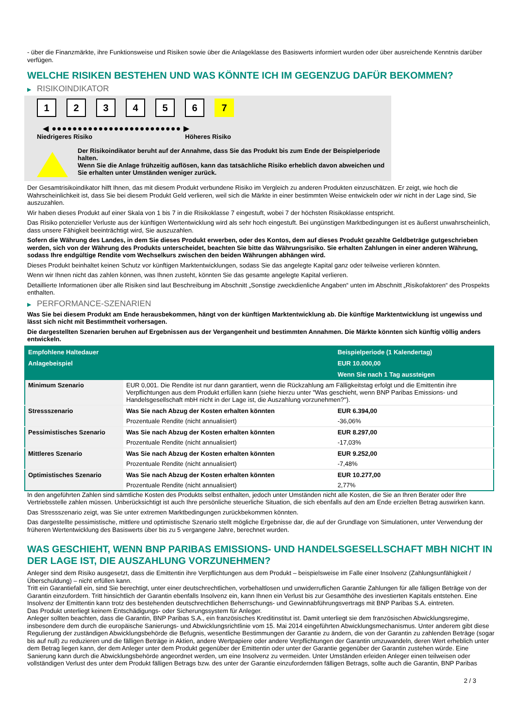- über die Finanzmärkte, ihre Funktionsweise und Risiken sowie über die Anlageklasse des Basiswerts informiert wurden oder über ausreichende Kenntnis darüber verfügen.
WELCHE RISIKEN BESTEHEN UND WAS KÖNNTE ICH IM GEGENZUG DAFÜR BEKOMMEN?
▶ RISIKOINDIKATOR
1 2 3 4 5 6 7
◀ ●●●●●●●●●●●●●●●●●●●●●●●●● ▶
Niedrigeres Risiko Höheres Risiko
Der Risikoindikator beruht auf der Annahme, dass Sie das Produkt bis zum Ende der Beispielperiode halten.
Wenn Sie die Anlage frühzeitig auflösen, kann das tatsächliche Risiko erheblich davon abweichen und Sie erhalten unter Umständen weniger zurück.
Der Gesamtrisikoindikator hilft Ihnen, das mit diesem Produkt verbundene Risiko im Vergleich zu anderen Produkten einzuschätzen. Er zeigt, wie hoch die Wahrscheinlichkeit ist, dass Sie bei diesem Produkt Geld verlieren, weil sich die Märkte in einer bestimmten Weise entwickeln oder wir nicht in der Lage sind, Sie auszuzahlen.
Wir haben dieses Produkt auf einer Skala von 1 bis 7 in die Risikoklasse 7 eingestuft, wobei 7 der höchsten Risikoklasse entspricht.
Das Risiko potenzieller Verluste aus der künftigen Wertentwicklung wird als sehr hoch eingestuft. Bei ungünstigen Marktbedingungen ist es äußerst unwahrscheinlich, dass unsere Fähigkeit beeinträchtigt wird, Sie auszuzahlen.
Sofern die Währung des Landes, in dem Sie dieses Produkt erwerben, oder des Kontos, dem auf dieses Produkt gezahlte Geldbeträge gutgeschrieben werden, sich von der Währung des Produkts unterscheidet, beachten Sie bitte das Währungsrisiko. Sie erhalten Zahlungen in einer anderen Währung, sodass Ihre endgültige Rendite vom Wechselkurs zwischen den beiden Währungen abhängen wird.
Dieses Produkt beinhaltet keinen Schutz vor künftigen Marktentwicklungen, sodass Sie das angelegte Kapital ganz oder teilweise verlieren könnten.
Wenn wir Ihnen nicht das zahlen können, was Ihnen zusteht, könnten Sie das gesamte angelegte Kapital verlieren.
Detaillierte Informationen über alle Risiken sind laut Beschreibung im Abschnitt „Sonstige zweckdienliche Angaben“ unten im Abschnitt „Risikofaktoren“ des Prospekts enthalten.
▶ PERFORMANCE-SZENARIEN
Was Sie bei diesem Produkt am Ende herausbekommen, hängt von der künftigen Marktentwicklung ab. Die künftige Marktentwicklung ist ungewiss und lässt sich nicht mit Bestimmtheit vorhersagen.
Die dargestellten Szenarien beruhen auf Ergebnissen aus der Vergangenheit und bestimmten Annahmen. Die Märkte könnten sich künftig völlig anders entwickeln.
| Empfohlene Haltedauer | | Beispielperiode (1 Kalendertag) |
| --- | --- | --- |
| Anlagebeispiel | | EUR 10.000,00 |
| | | Wenn Sie nach 1 Tag aussteigen |
| Minimum Szenario | EUR 0,001. Die Rendite ist nur dann garantiert, wenn die Rückzahlung am Fälligkeitstag erfolgt und die Emittentin ihre Verpflichtungen aus dem Produkt erfüllen kann (siehe hierzu unter "Was geschieht, wenn BNP Paribas Emissions- und Handelsgesellschaft mbH nicht in der Lage ist, die Auszahlung vorzunehmen?"). | |
| Stressszenario | Was Sie nach Abzug der Kosten erhalten könnten | EUR 6.394,00 |
| | Prozentuale Rendite (nicht annualisiert) | -36,06% |
| Pessimistisches Szenario | Was Sie nach Abzug der Kosten erhalten könnten | EUR 8.297,00 |
| | Prozentuale Rendite (nicht annualisiert) | -17,03% |
| Mittleres Szenario | Was Sie nach Abzug der Kosten erhalten könnten | EUR 9.252,00 |
| | Prozentuale Rendite (nicht annualisiert) | -7,48% |
| Optimistisches Szenario | Was Sie nach Abzug der Kosten erhalten könnten | EUR 10.277,00 |
| | Prozentuale Rendite (nicht annualisiert) | 2,77% |
In den angeführten Zahlen sind sämtliche Kosten des Produkts selbst enthalten, jedoch unter Umständen nicht alle Kosten, die Sie an Ihren Berater oder Ihre Vertriebsstelle zahlen müssen. Unberücksichtigt ist auch Ihre persönliche steuerliche Situation, die sich ebenfalls auf den am Ende erzielten Betrag auswirken kann.
Das Stressszenario zeigt, was Sie unter extremen Marktbedingungen zurückbekommen könnten.
Das dargestellte pessimistische, mittlere und optimistische Szenario stellt mögliche Ergebnisse dar, die auf der Grundlage von Simulationen, unter Verwendung der früheren Wertentwicklung des Basiswerts über bis zu 5 vergangene Jahre, berechnet wurden.
WAS GESCHIEHT, WENN BNP PARIBAS EMISSIONS- UND HANDELSGESELLSCHAFT MBH NICHT IN DER LAGE IST, DIE AUSZAHLUNG VORZUNEHMEN?
Anleger sind dem Risiko ausgesetzt, dass die Emittentin ihre Verpflichtungen aus dem Produkt – beispielsweise im Falle einer Insolvenz (Zahlungsunfähigkeit / Überschuldung) – nicht erfüllen kann.
Tritt ein Garantiefall ein, sind Sie berechtigt, unter einer deutschrechtlichen, vorbehaltlosen und unwiderruflichen Garantie Zahlungen für alle fälligen Beträge von der Garantin einzufordern. Tritt hinsichtlich der Garantin ebenfalls Insolvenz ein, kann Ihnen ein Verlust bis zur Gesamthöhe des investierten Kapitals entstehen. Eine Insolvenz der Emittentin kann trotz des bestehenden deutschrechtlichen Beherrschungs- und Gewinnabführungsvertrags mit BNP Paribas S.A. eintreten.
Das Produkt unterliegt keinem Entschädigungs- oder Sicherungssystem für Anleger.
Anleger sollten beachten, dass die Garantin, BNP Paribas S.A., ein französisches Kreditinstitut ist. Damit unterliegt sie dem französischen Abwicklungsregime, insbesondere dem durch die europäische Sanierungs- und Abwicklungsrichtlinie vom 15. Mai 2014 eingeführten Abwicklungsmechanismus. Unter anderem gibt diese Regulierung der zuständigen Abwicklungsbehörde die Befugnis, wesentliche Bestimmungen der Garantie zu ändern, die von der Garantin zu zahlenden Beträge (sogar bis auf null) zu reduzieren und die fälligen Beträge in Aktien, andere Wertpapiere oder andere Verpflichtungen der Garantin umzuwandeln, deren Wert erheblich unter dem Betrag liegen kann, der dem Anleger unter dem Produkt gegenüber der Emittentin oder unter der Garantie gegenüber der Garantin zustehen würde. Eine Sanierung kann durch die Abwicklungsbehörde angeordnet werden, um eine Insolvenz zu vermeiden. Unter Umständen erleiden Anleger einen teilweisen oder vollständigen Verlust des unter dem Produkt fälligen Betrags bzw. des unter der Garantie einzufordernden fälligen Betrags, sollte auch die Garantin, BNP Paribas
2 / 3